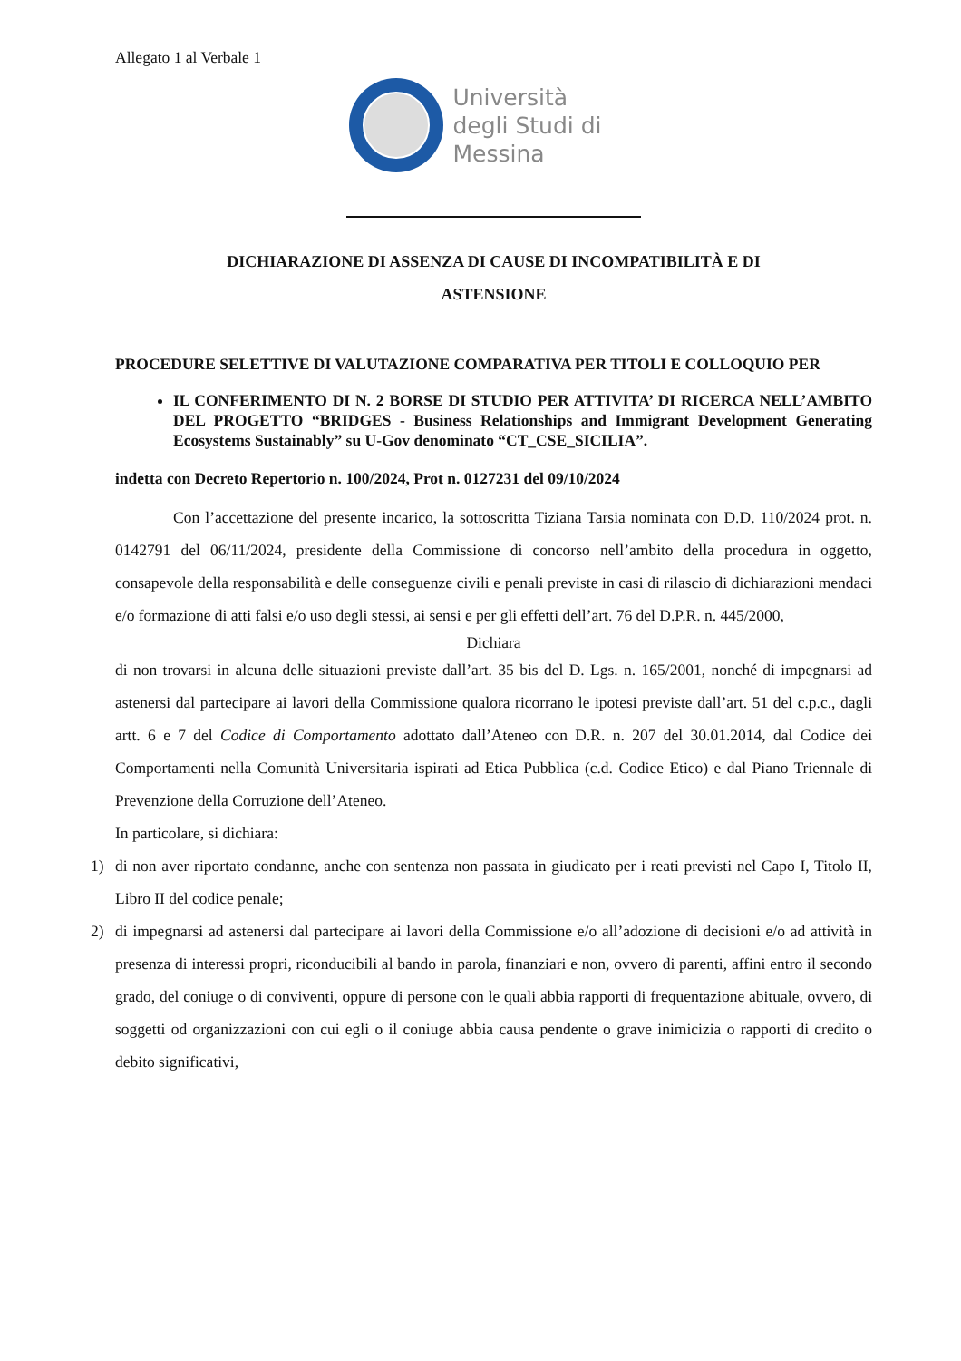Allegato 1 al Verbale 1
Università
degli Studi di
Messina
DICHIARAZIONE DI ASSENZA DI CAUSE DI INCOMPATIBILITÀ E DI
ASTENSIONE
PROCEDURE SELETTIVE DI VALUTAZIONE COMPARATIVA PER TITOLI E COLLOQUIO PER
IL CONFERIMENTO DI N. 2 BORSE DI STUDIO PER ATTIVITA’ DI RICERCA NELL’AMBITO DEL PROGETTO “BRIDGES - Business Relationships and Immigrant Development Generating Ecosystems Sustainably” su U-Gov denominato “CT_CSE_SICILIA”.
indetta con Decreto Repertorio n. 100/2024, Prot n. 0127231 del 09/10/2024
Con l’accettazione del presente incarico, la sottoscritta Tiziana Tarsia nominata con D.D. 110/2024 prot. n. 0142791 del 06/11/2024, presidente della Commissione di concorso nell’ambito della procedura in oggetto, consapevole della responsabilità e delle conseguenze civili e penali previste in casi di rilascio di dichiarazioni mendaci e/o formazione di atti falsi e/o uso degli stessi, ai sensi e per gli effetti dell’art. 76 del D.P.R. n. 445/2000,
Dichiara
di non trovarsi in alcuna delle situazioni previste dall’art. 35 bis del D. Lgs. n. 165/2001, nonché di impegnarsi ad astenersi dal partecipare ai lavori della Commissione qualora ricorrano le ipotesi previste dall’art. 51 del c.p.c., dagli artt. 6 e 7 del Codice di Comportamento adottato dall’Ateneo con D.R. n. 207 del 30.01.2014, dal Codice dei Comportamenti nella Comunità Universitaria ispirati ad Etica Pubblica (c.d. Codice Etico) e dal Piano Triennale di Prevenzione della Corruzione dell’Ateneo.
In particolare, si dichiara:
1) di non aver riportato condanne, anche con sentenza non passata in giudicato per i reati previsti nel Capo I, Titolo II, Libro II del codice penale;
2) di impegnarsi ad astenersi dal partecipare ai lavori della Commissione e/o all’adozione di decisioni e/o ad attività in presenza di interessi propri, riconducibili al bando in parola, finanziari e non, ovvero di parenti, affini entro il secondo grado, del coniuge o di conviventi, oppure di persone con le quali abbia rapporti di frequentazione abituale, ovvero, di soggetti od organizzazioni con cui egli o il coniuge abbia causa pendente o grave inimicizia o rapporti di credito o debito significativi,